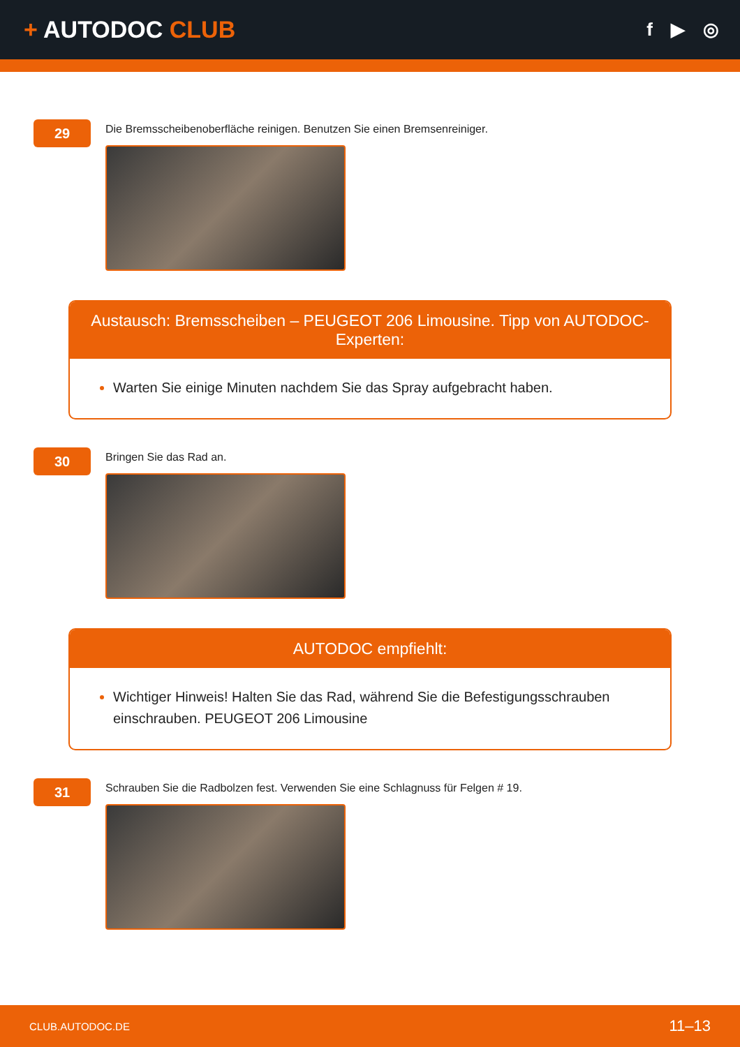+ AUTODOC CLUB
f ▶ ◎
29
Die Bremsscheibenoberfläche reinigen. Benutzen Sie einen Bremsenreiniger.
Austausch: Bremsscheiben – PEUGEOT 206 Limousine. Tipp von AUTODOC-Experten:
Warten Sie einige Minuten nachdem Sie das Spray aufgebracht haben.
30
Bringen Sie das Rad an.
AUTODOC empfiehlt:
Wichtiger Hinweis! Halten Sie das Rad, während Sie die Befestigungsschrauben einschrauben. PEUGEOT 206 Limousine
31
Schrauben Sie die Radbolzen fest. Verwenden Sie eine Schlagnuss für Felgen # 19.
CLUB.AUTODOC.DE 11–13